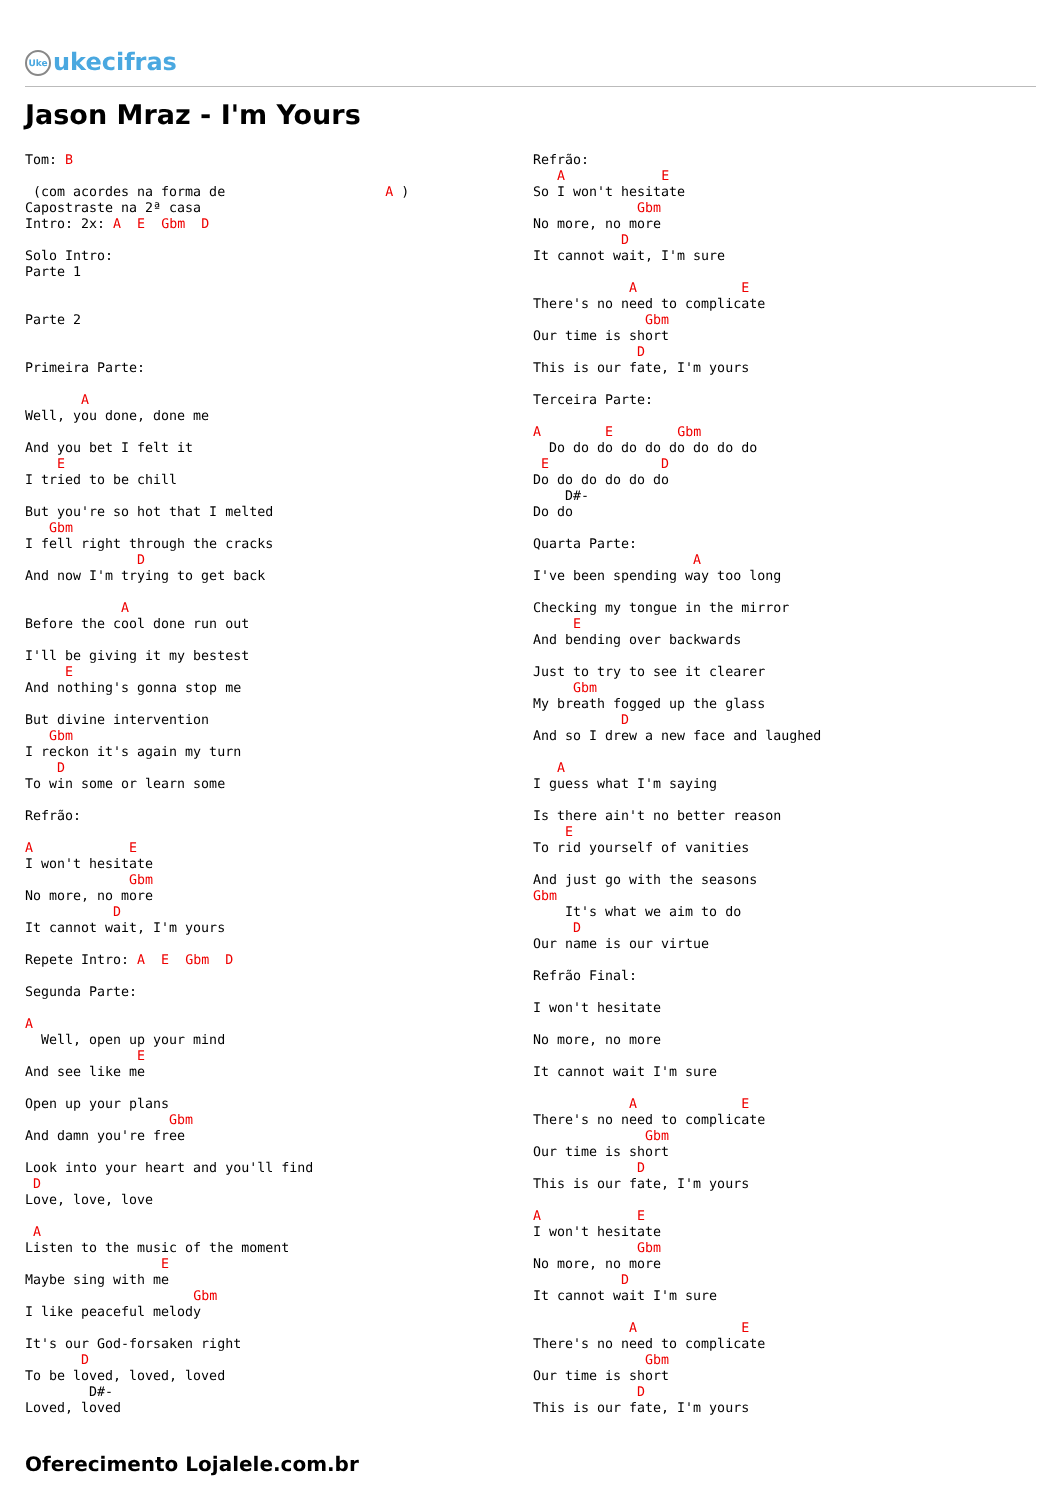Uke ukecifras
Jason Mraz - I'm Yours
Tom: B

 (com acordes na forma de                    A )
Capostraste na 2ª casa
Intro: 2x: A  E  Gbm  D

Solo Intro:
Parte 1


Parte 2


Primeira Parte:

       A
Well, you done, done me

And you bet I felt it
    E
I tried to be chill

But you're so hot that I melted
   Gbm
I fell right through the cracks
              D
And now I'm trying to get back

            A
Before the cool done run out

I'll be giving it my bestest
     E
And nothing's gonna stop me

But divine intervention
   Gbm
I reckon it's again my turn
    D
To win some or learn some

Refrão:

A            E
I won't hesitate
             Gbm
No more, no more
           D
It cannot wait, I'm yours

Repete Intro: A  E  Gbm  D

Segunda Parte:

A
  Well, open up your mind
              E
And see like me

Open up your plans
                  Gbm
And damn you're free

Look into your heart and you'll find
 D
Love, love, love

 A
Listen to the music of the moment
                 E
Maybe sing with me
                     Gbm
I like peaceful melody

It's our God-forsaken right
       D
To be loved, loved, loved
        D#-
Loved, loved
Refrão:
   A            E
So I won't hesitate
             Gbm
No more, no more
           D
It cannot wait, I'm sure

            A             E
There's no need to complicate
              Gbm
Our time is short
             D
This is our fate, I'm yours

Terceira Parte:

A        E        Gbm
  Do do do do do do do do do
 E              D
Do do do do do do
    D#-
Do do

Quarta Parte:
                    A
I've been spending way too long

Checking my tongue in the mirror
     E
And bending over backwards

Just to try to see it clearer
     Gbm
My breath fogged up the glass
           D
And so I drew a new face and laughed

   A
I guess what I'm saying

Is there ain't no better reason
    E
To rid yourself of vanities

And just go with the seasons
Gbm
    It's what we aim to do
     D
Our name is our virtue

Refrão Final:

I won't hesitate

No more, no more

It cannot wait I'm sure

            A             E
There's no need to complicate
              Gbm
Our time is short
             D
This is our fate, I'm yours

A            E
I won't hesitate
             Gbm
No more, no more
           D
It cannot wait I'm sure

            A             E
There's no need to complicate
              Gbm
Our time is short
             D
This is our fate, I'm yours
Oferecimento Lojalele.com.br